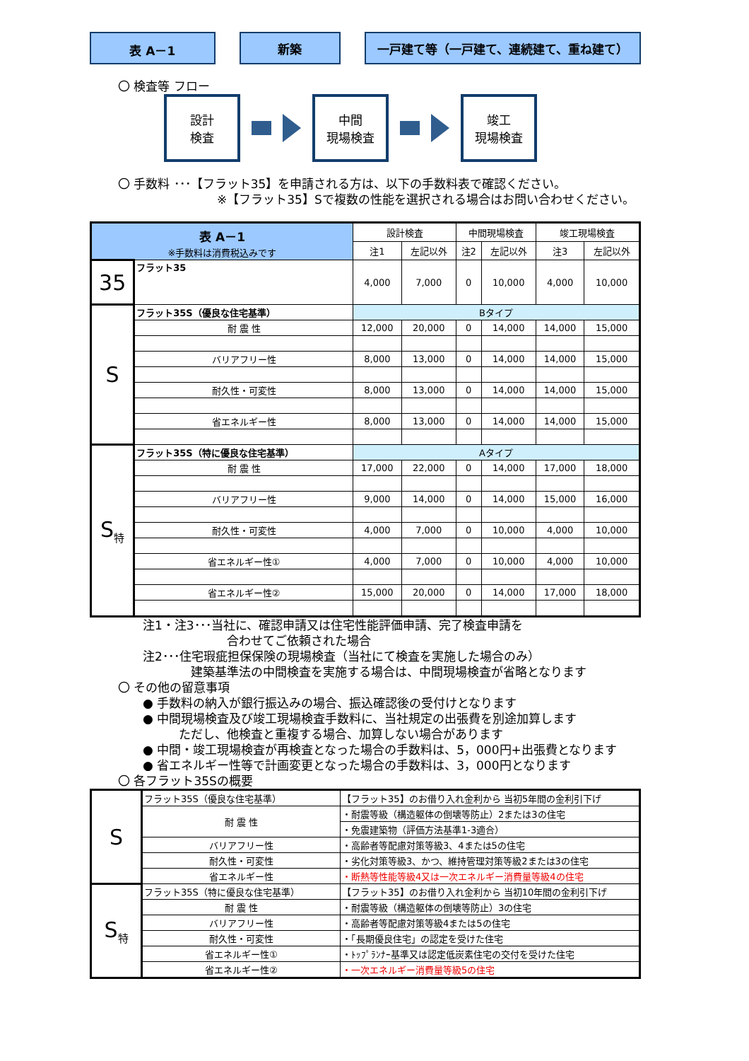表 A－1 新築 一戸建て等（一戸建て、連続建て、重ね建て）
〇 検査等 フロー
設計
検査
中間
現場検査
竣工
現場検査
〇 手数料 ･･･【フラット35】を申請される方は、以下の手数料表で確認ください。
※【フラット35】Sで複数の性能を選択される場合はお問い合わせください。
| 表 A－1 ※手数料は消費税込みです | | 設計検査 | | 中間現場検査 | | 竣工現場検査 | |
| --- | --- | --- | --- | --- | --- | --- | --- |
| | | 注1 | 左記以外 | 注2 | 左記以外 | 注3 | 左記以外 |
| 35 | フラット35 | 4,000 | 7,000 | 0 | 10,000 | 4,000 | 10,000 |
| S | フラット35S（優良な住宅基準） | Bタイプ | | | | | |
| | 耐 震 性 | 12,000 | 20,000 | 0 | 14,000 | 14,000 | 15,000 |
| | バリアフリー性 | 8,000 | 13,000 | 0 | 14,000 | 14,000 | 15,000 |
| | 耐久性・可変性 | 8,000 | 13,000 | 0 | 14,000 | 14,000 | 15,000 |
| | 省エネルギー性 | 8,000 | 13,000 | 0 | 14,000 | 14,000 | 15,000 |
| S<sub>特</sub> | フラット35S（特に優良な住宅基準） | Aタイプ | | | | | |
| | 耐 震 性 | 17,000 | 22,000 | 0 | 14,000 | 17,000 | 18,000 |
| | バリアフリー性 | 9,000 | 14,000 | 0 | 14,000 | 15,000 | 16,000 |
| | 耐久性・可変性 | 4,000 | 7,000 | 0 | 10,000 | 4,000 | 10,000 |
| | 省エネルギー性① | 4,000 | 7,000 | 0 | 10,000 | 4,000 | 10,000 |
| | 省エネルギー性② | 15,000 | 20,000 | 0 | 14,000 | 17,000 | 18,000 |
注1・注3･･･当社に、確認申請又は住宅性能評価申請、完了検査申請を
　　　　　　　合わせてご依頼された場合
注2･･･住宅瑕疵担保保険の現場検査（当社にて検査を実施した場合のみ）
　　　　建築基準法の中間検査を実施する場合は、中間現場検査が省略となります
〇 その他の留意事項
● 手数料の納入が銀行振込みの場合、振込確認後の受付けとなります
● 中間現場検査及び竣工現場検査手数料に、当社規定の出張費を別途加算します
　　　ただし、他検査と重複する場合、加算しない場合があります
● 中間・竣工現場検査が再検査となった場合の手数料は、5，000円+出張費となります
● 省エネルギー性等で計画変更となった場合の手数料は、3，000円となります
〇 各フラット35Sの概要
| S | フラット35S（優良な住宅基準） | 【フラット35】のお借り入れ金利から 当初5年間の金利引下げ |
| | 耐 震 性 | ・耐震等級（構造躯体の倒壊等防止）2または3の住宅 |
| | | ・免震建築物（評価方法基準1-3適合） |
| | バリアフリー性 | ・高齢者等配慮対策等級3、4または5の住宅 |
| | 耐久性・可変性 | ・劣化対策等級3、かつ、維持管理対策等級2または3の住宅 |
| | 省エネルギー性 | ・断熱等性能等級4又は一次エネルギー消費量等級4の住宅 |
| S<sub>特</sub> | フラット35S（特に優良な住宅基準） | 【フラット35】のお借り入れ金利から 当初10年間の金利引下げ |
| | 耐 震 性 | ・耐震等級（構造躯体の倒壊等防止）3の住宅 |
| | バリアフリー性 | ・高齢者等配慮対策等級4または5の住宅 |
| | 耐久性・可変性 | ・「長期優良住宅」の認定を受けた住宅 |
| | 省エネルギー性① | ・ﾄｯﾌﾟﾗﾝﾅｰ基準又は認定低炭素住宅の交付を受けた住宅 |
| | 省エネルギー性② | ・一次エネルギー消費量等級5の住宅 |